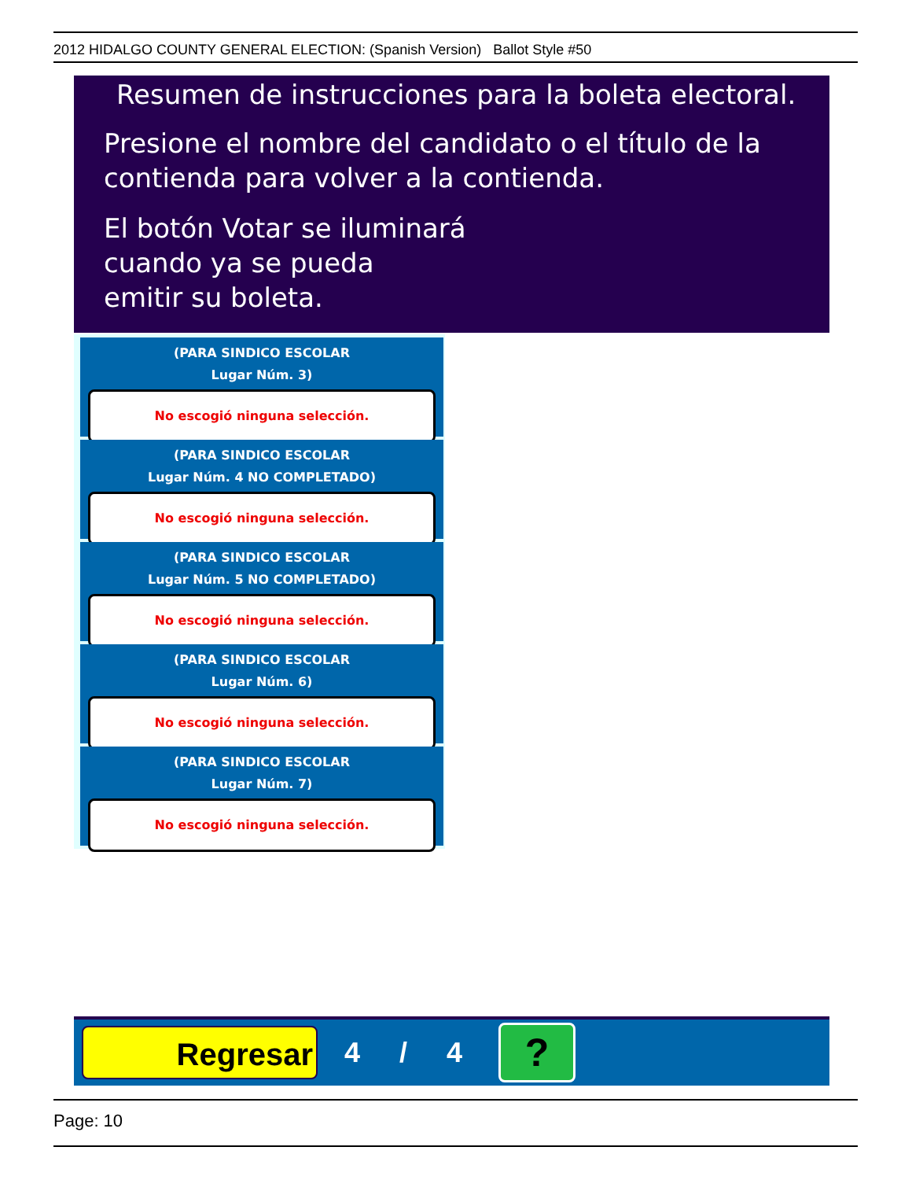2012 HIDALGO COUNTY GENERAL ELECTION: (Spanish Version) Ballot Style #50
Resumen de instrucciones para la boleta electoral.
Presione el nombre del candidato o el título de la contienda para volver a la contienda.
El botón Votar se iluminará
cuando ya se pueda
emitir su boleta.
(PARA SINDICO ESCOLAR
Lugar Núm. 3)
No escogió ninguna selección.
(PARA SINDICO ESCOLAR
Lugar Núm. 4 NO COMPLETADO)
No escogió ninguna selección.
(PARA SINDICO ESCOLAR
Lugar Núm. 5 NO COMPLETADO)
No escogió ninguna selección.
(PARA SINDICO ESCOLAR
Lugar Núm. 6)
No escogió ninguna selección.
(PARA SINDICO ESCOLAR
Lugar Núm. 7)
No escogió ninguna selección.
Regresar
4 / 4
?
Page: 10